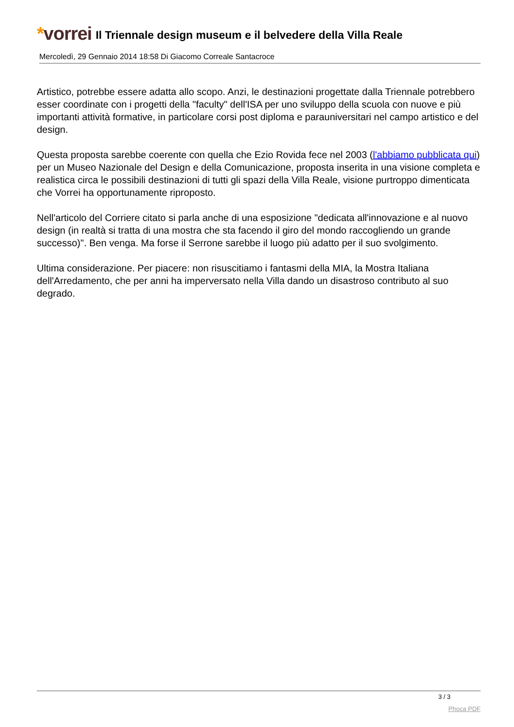*vorrei
Il Triennale design museum e il belvedere della Villa Reale
Mercoledì, 29 Gennaio 2014 18:58 Di Giacomo Correale Santacroce
Artistico, potrebbe essere adatta allo scopo. Anzi, le destinazioni progettate dalla Triennale potrebbero esser coordinate con i progetti della "faculty" dell'ISA per uno sviluppo della scuola con nuove e più importanti attività formative, in particolare corsi post diploma e parauniversitari nel campo artistico e del design.
Questa proposta sarebbe coerente con quella che Ezio Rovida fece nel 2003 (l'abbiamo pubblicata qui) per un Museo Nazionale del Design e della Comunicazione, proposta inserita in una visione completa e realistica circa le possibili destinazioni di tutti gli spazi della Villa Reale, visione purtroppo dimenticata che Vorrei ha opportunamente riproposto.
Nell'articolo del Corriere citato si parla anche di una esposizione "dedicata all'innovazione e al nuovo design (in realtà si tratta di una mostra che sta facendo il giro del mondo raccogliendo un grande successo)". Ben venga. Ma forse il Serrone sarebbe il luogo più adatto per il suo svolgimento.
Ultima considerazione. Per piacere: non risuscitiamo i fantasmi della MIA, la Mostra Italiana dell'Arredamento, che per anni ha imperversato nella Villa dando un disastroso contributo al suo degrado.
3 / 3
Phoca PDF